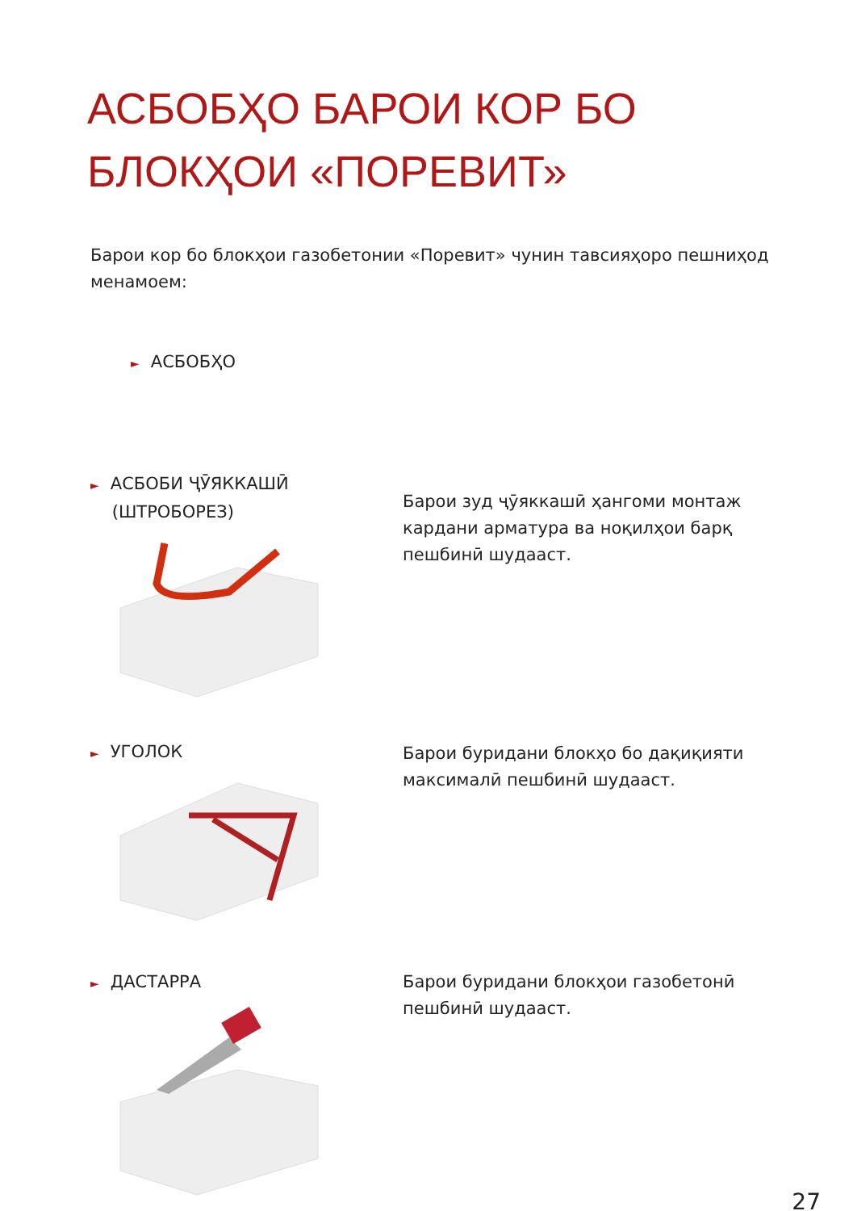АСБОБҲО БАРОИ КОР БО
БЛОКҲОИ «ПОРЕВИТ»
Барои кор бо блокҳои газобетонии «Поревит» чунин тавсияҳоро пешниҳод менамоем:
► АСБОБҲО
► АСБОБИ ҶӮЯККАШӢ
(ШТРОБОРЕЗ)
Барои зуд ҷӯяккашӣ ҳангоми монтаж кардани арматура ва ноқилҳои барқ пешбинӣ шудааст.
► УГОЛОК
Барои буридани блокҳо бо дақиқияти максималӣ пешбинӣ шудааст.
► ДАСТАРРА
Барои буридани блокҳои газобетонӣ пешбинӣ шудааст.
27